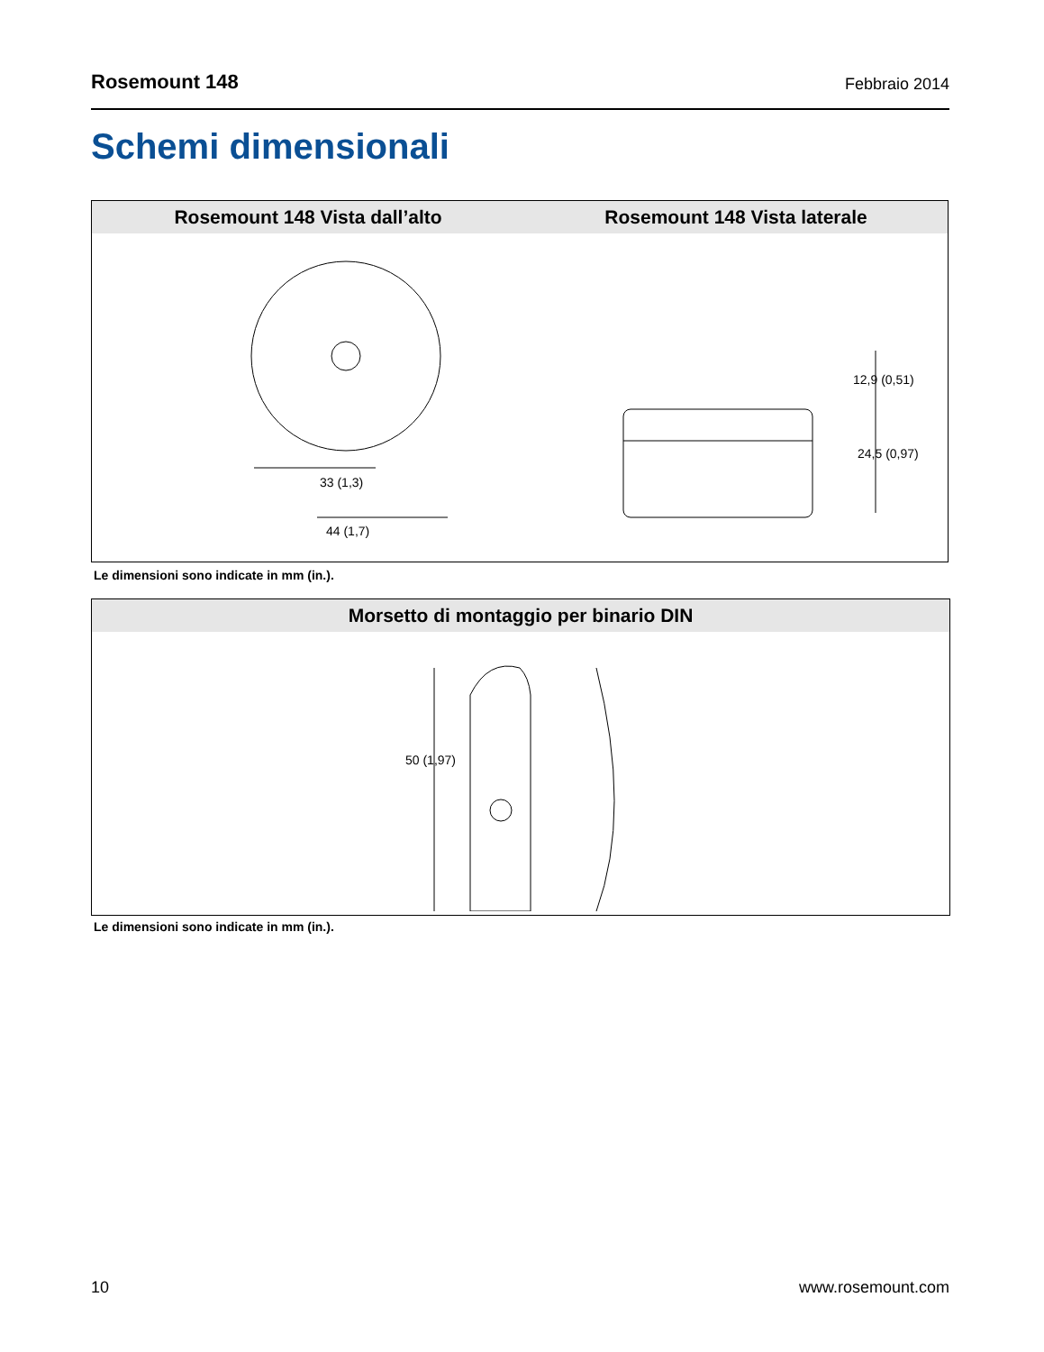Rosemount 148 Febbraio 2014
Schemi dimensionali
Rosemount 148 Vista dall’alto Rosemount 148 Vista laterale
33 (1,3)
44 (1,7)
12,9 (0,51)
24,5 (0,97)
Le dimensioni sono indicate in mm (in.).
Morsetto di montaggio per binario DIN
50 (1,97)
Le dimensioni sono indicate in mm (in.).
10 www.rosemount.com